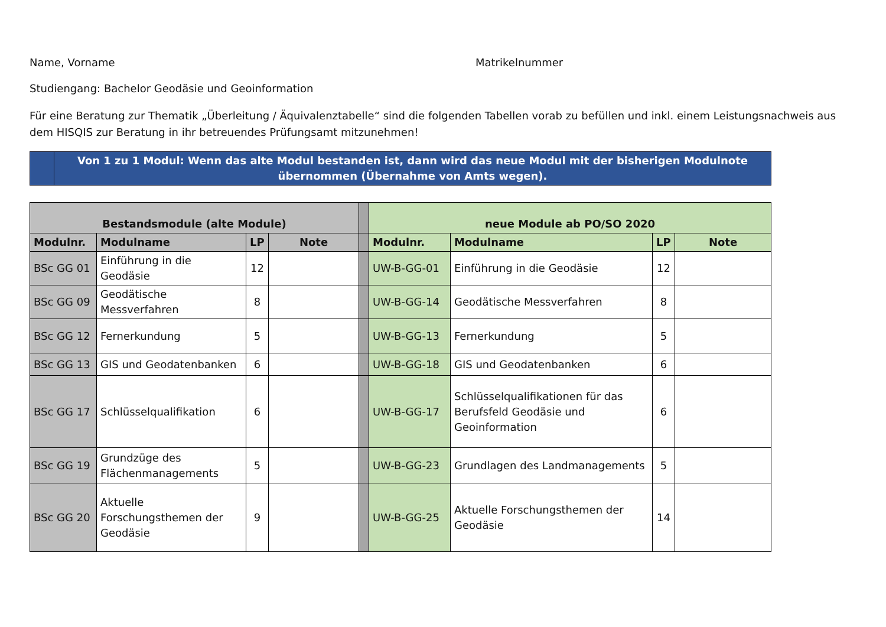Name, Vorname Matrikelnummer
Studiengang: Bachelor Geodäsie und Geoinformation
Für eine Beratung zur Thematik „Überleitung / Äquivalenztabelle“ sind die folgenden Tabellen vorab zu befüllen und inkl. einem Leistungsnachweis aus dem HISQIS zur Beratung in ihr betreuendes Prüfungsamt mitzunehmen!
Von 1 zu 1 Modul: Wenn das alte Modul bestanden ist, dann wird das neue Modul mit der bisherigen Modulnote übernommen (Übernahme von Amts wegen).
| Bestandsmodule (alte Module) | | | | | neue Module ab PO/SO 2020 | | | |
| Modulnr. | Modulname | LP | Note | | Modulnr. | Modulname | LP | Note |
| BSc GG 01 | Einführung in die Geodäsie | 12 | | | UW-B-GG-01 | Einführung in die Geodäsie | 12 | |
| BSc GG 09 | Geodätische Messverfahren | 8 | | | UW-B-GG-14 | Geodätische Messverfahren | 8 | |
| BSc GG 12 | Fernerkundung | 5 | | | UW-B-GG-13 | Fernerkundung | 5 | |
| BSc GG 13 | GIS und Geodatenbanken | 6 | | | UW-B-GG-18 | GIS und Geodatenbanken | 6 | |
| BSc GG 17 | Schlüsselqualifikation | 6 | | | UW-B-GG-17 | Schlüsselqualifikationen für das Berufsfeld Geodäsie und Geoinformation | 6 | |
| BSc GG 19 | Grundzüge des Flächenmanagements | 5 | | | UW-B-GG-23 | Grundlagen des Landmanagements | 5 | |
| BSc GG 20 | Aktuelle Forschungsthemen der Geodäsie | 9 | | | UW-B-GG-25 | Aktuelle Forschungsthemen der Geodäsie | 14 | |